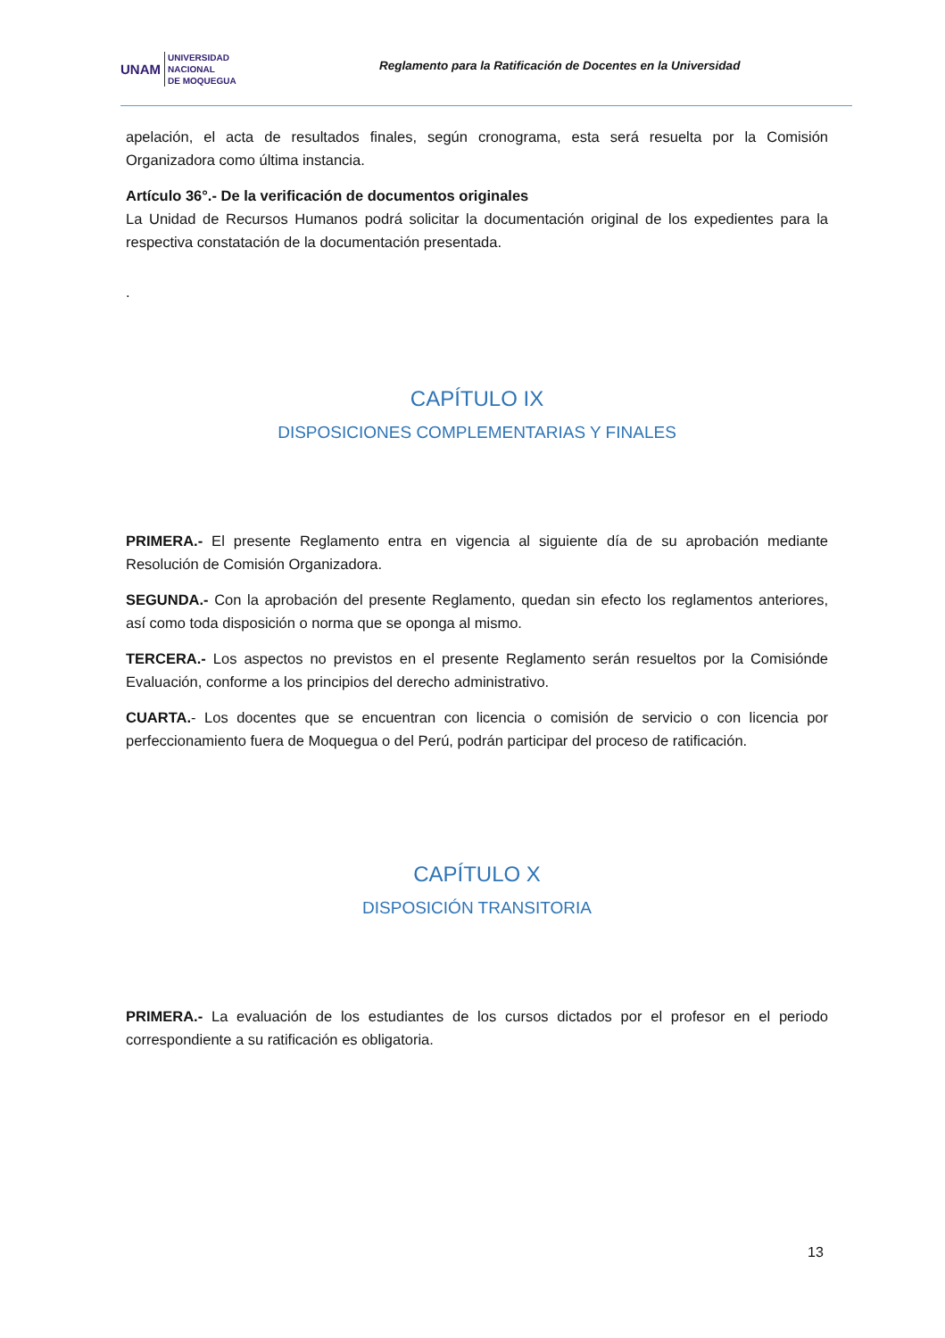UNAM UNIVERSIDAD
NACIONAL
DE MOQUEGUA
Reglamento para la Ratificación de Docentes en la Universidad
apelación, el acta de resultados finales, según cronograma, esta será resuelta por la Comisión Organizadora como última instancia.
Artículo 36°.- De la verificación de documentos originales
La Unidad de Recursos Humanos podrá solicitar la documentación original de los expedientes para la respectiva constatación de la documentación presentada.
.
CAPÍTULO IX
DISPOSICIONES COMPLEMENTARIAS Y FINALES
PRIMERA.- El presente Reglamento entra en vigencia al siguiente día de su aprobación mediante Resolución de Comisión Organizadora.
SEGUNDA.- Con la aprobación del presente Reglamento, quedan sin efecto los reglamentos anteriores, así como toda disposición o norma que se oponga al mismo.
TERCERA.- Los aspectos no previstos en el presente Reglamento serán resueltos por la Comisiónde Evaluación, conforme a los principios del derecho administrativo.
CUARTA.- Los docentes que se encuentran con licencia o comisión de servicio o con licencia por perfeccionamiento fuera de Moquegua o del Perú, podrán participar del proceso de ratificación.
CAPÍTULO X
DISPOSICIÓN TRANSITORIA
PRIMERA.- La evaluación de los estudiantes de los cursos dictados por el profesor en el periodo correspondiente a su ratificación es obligatoria.
13